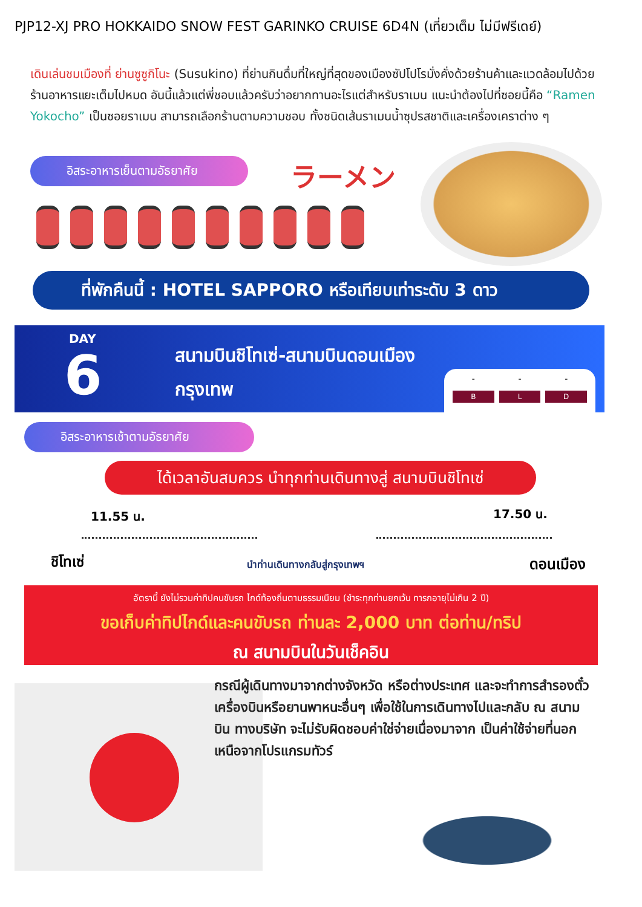PJP12-XJ PRO HOKKAIDO SNOW FEST GARINKO CRUISE 6D4N (เที่ยวเต็ม ไม่มีฟรีเดย์)
เดินเล่นชมเมืองที่ ย่านซูซูกิโนะ (Susukino) ที่ย่านกินดื่มที่ใหญ่ที่สุดของเมืองซัปโปโรมั่งคั่งด้วยร้านค้าและแวดล้อมไปด้วยร้านอาหารแยะเต็มไปหมด อันนี้แล้วแต่พี่ชอบแล้วครับว่าอยากทานอะไรแต่สำหรับราเมน แนะนำต้องไปที่ซอยนี้คือ “Ramen Yokocho” เป็นซอยราเมน สามารถเลือกร้านตามความชอบ ทั้งชนิดเส้นราเมนน้ำซุปรสชาติและเครื่องเคราต่าง ๆ
อิสระอาหารเย็นตามอัธยาศัย
ラーメン
ที่พักคืนนี้ : HOTEL SAPPORO หรือเทียบเท่าระดับ 3 ดาว
DAY
6
สนามบินชิโทเซ่-สนามบินดอนเมือง
กรุงเทพ
-
B
-
L
-
D
อิสระอาหารเช้าตามอัธยาศัย
ได้เวลาอันสมควร นำทุกท่านเดินทางสู่ สนามบินชิโทเซ่
11.55 น. 17.50 น.
ชิโทเซ่ นำท่านเดินทางกลับสู่กรุงเทพฯ ดอนเมือง
อัตรานี้ ยังไม่รวมค่าทิปคนขับรถ ไกด์ท้องถิ่นตามธรรมเนียม (ชำระทุกท่านยกเว้น ทารกอายุไม่เกิน 2 ปี)
ขอเก็บค่าทิปไกด์และคนขับรถ ท่านละ 2,000 บาท ต่อท่าน/ทริป
ณ สนามบินในวันเช็คอิน
กรณีผู้เดินทางมาจากต่างจังหวัด หรือต่างประเทศ และจะทำการสำรองตั๋วเครื่องบินหรือยานพาหนะอื่นๆ เพื่อใช้ในการเดินทางไปและกลับ ณ สนามบิน ทางบริษัท จะไม่รับผิดชอบค่าใช่จ่ายเนื่องมาจาก เป็นค่าใช้จ่ายที่นอกเหนือจากโปรแกรมทัวร์